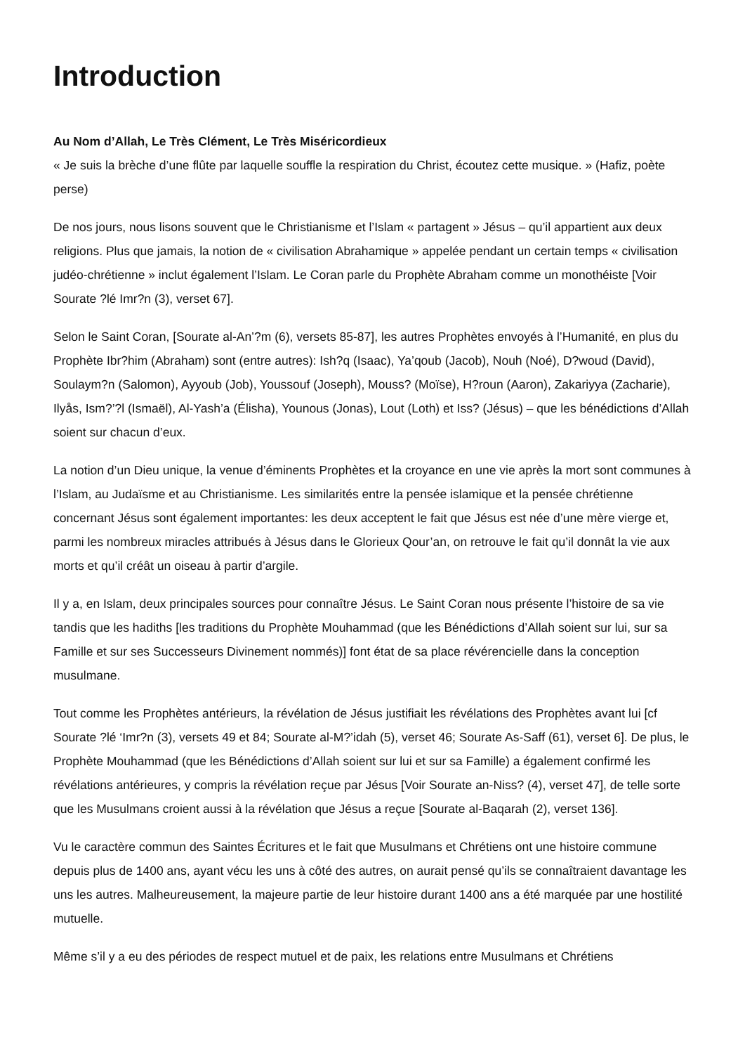Introduction
Au Nom d’Allah, Le Très Clément, Le Très Miséricordieux
« Je suis la brèche d’une flûte par laquelle souffle la respiration du Christ, écoutez cette musique. » (Hafiz, poète perse)
De nos jours, nous lisons souvent que le Christianisme et l’Islam « partagent » Jésus – qu’il appartient aux deux religions. Plus que jamais, la notion de « civilisation Abrahamique » appelée pendant un certain temps « civilisation judéo-chrétienne » inclut également l’Islam. Le Coran parle du Prophète Abraham comme un monothéiste [Voir Sourate ?lé Imr?n (3), verset 67].
Selon le Saint Coran, [Sourate al-An’?m (6), versets 85-87], les autres Prophètes envoyés à l’Humanité, en plus du Prophète Ibr?him (Abraham) sont (entre autres): Ish?q (Isaac), Ya’qoub (Jacob), Nouh (Noé), D?woud (David), Soulaym?n (Salomon), Ayyoub (Job), Youssouf (Joseph), Mouss? (Moïse), H?roun (Aaron), Zakariyya (Zacharie), Ilyås, Ism?’?l (Ismaël), Al-Yash’a (Élisha), Younous (Jonas), Lout (Loth) et Iss? (Jésus) – que les bénédictions d’Allah soient sur chacun d’eux.
La notion d’un Dieu unique, la venue d’éminents Prophètes et la croyance en une vie après la mort sont communes à l’Islam, au Judaïsme et au Christianisme. Les similarités entre la pensée islamique et la pensée chrétienne concernant Jésus sont également importantes: les deux acceptent le fait que Jésus est née d’une mère vierge et, parmi les nombreux miracles attribués à Jésus dans le Glorieux Qour’an, on retrouve le fait qu’il donnât la vie aux morts et qu’il créât un oiseau à partir d’argile.
Il y a, en Islam, deux principales sources pour connaître Jésus. Le Saint Coran nous présente l’histoire de sa vie tandis que les hadiths [les traditions du Prophète Mouhammad (que les Bénédictions d’Allah soient sur lui, sur sa Famille et sur ses Successeurs Divinement nommés)] font état de sa place révérencielle dans la conception musulmane.
Tout comme les Prophètes antérieurs, la révélation de Jésus justifiait les révélations des Prophètes avant lui [cf Sourate ?lé ‘Imr?n (3), versets 49 et 84; Sourate al-M?’idah (5), verset 46; Sourate As-Saff (61), verset 6]. De plus, le Prophète Mouhammad (que les Bénédictions d’Allah soient sur lui et sur sa Famille) a également confirmé les révélations antérieures, y compris la révélation reçue par Jésus [Voir Sourate an-Niss? (4), verset 47], de telle sorte que les Musulmans croient aussi à la révélation que Jésus a reçue [Sourate al-Baqarah (2), verset 136].
Vu le caractère commun des Saintes Écritures et le fait que Musulmans et Chrétiens ont une histoire commune depuis plus de 1400 ans, ayant vécu les uns à côté des autres, on aurait pensé qu’ils se connaîtraient davantage les uns les autres. Malheureusement, la majeure partie de leur histoire durant 1400 ans a été marquée par une hostilité mutuelle.
Même s’il y a eu des périodes de respect mutuel et de paix, les relations entre Musulmans et Chrétiens